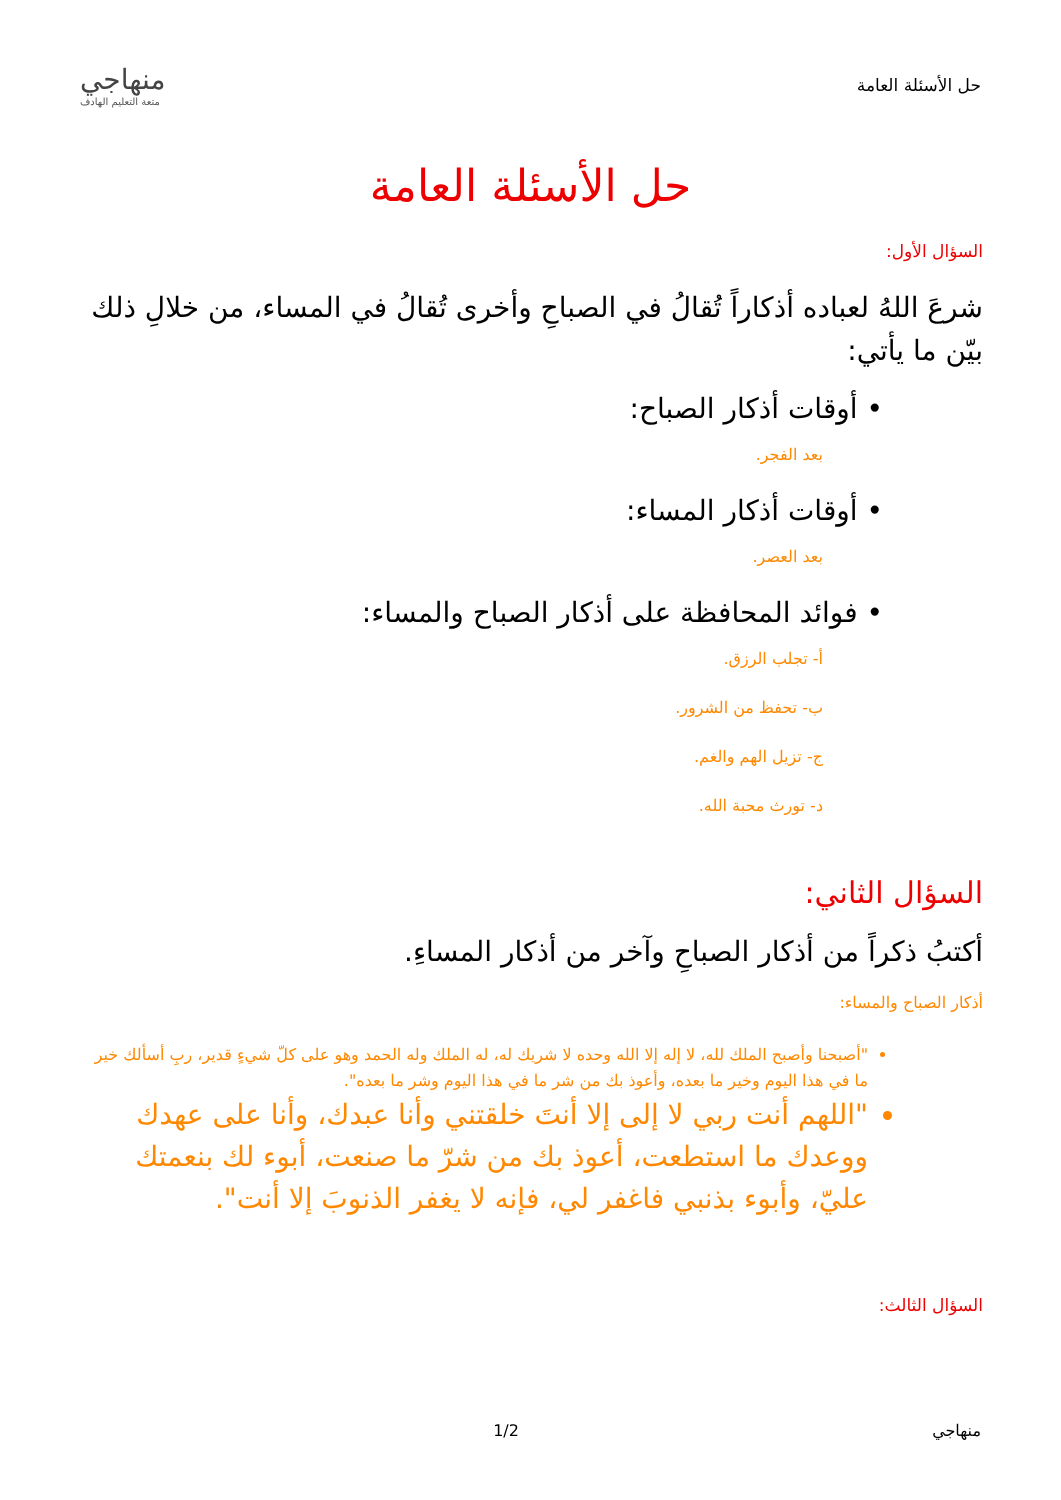حل الأسئلة العامة
منهاجي
متعة التعليم الهادف
حل الأسئلة العامة
السؤال الأول:
شرعَ اللهُ لعباده أذكاراً تُقالُ في الصباحِ وأخرى تُقالُ في المساء، من خلالِ ذلك بيّن ما يأتي:
• أوقات أذكار الصباح:
بعد الفجر.
• أوقات أذكار المساء:
بعد العصر.
• فوائد المحافظة على أذكار الصباح والمساء:
أ- تجلب الرزق.
ب- تحفظ من الشرور.
ج- تزيل الهم والغم.
د- تورث محبة الله.
السؤال الثاني:
أكتبُ ذكراً من أذكار الصباحِ وآخر من أذكار المساءِ.
أذكار الصباح والمساء:
"أصبحنا وأصبح الملك لله، لا إله إلا الله وحده لا شريك له، له الملك وله الحمد وهو على كلّ شيءٍ قدير، ربِ أسألك خير ما في هذا اليوم وخير ما بعده، وأعوذ بك من شر ما في هذا اليوم وشر ما بعده".
"اللهم أنت ربي لا إلى إلا أنتَ خلقتني وأنا عبدك، وأنا على عهدك ووعدك ما استطعت، أعوذ بك من شرّ ما صنعت، أبوء لك بنعمتك عليّ، وأبوء بذنبي فاغفر لي، فإنه لا يغفر الذنوبَ إلا أنت".
السؤال الثالث:
منهاجي 1/2